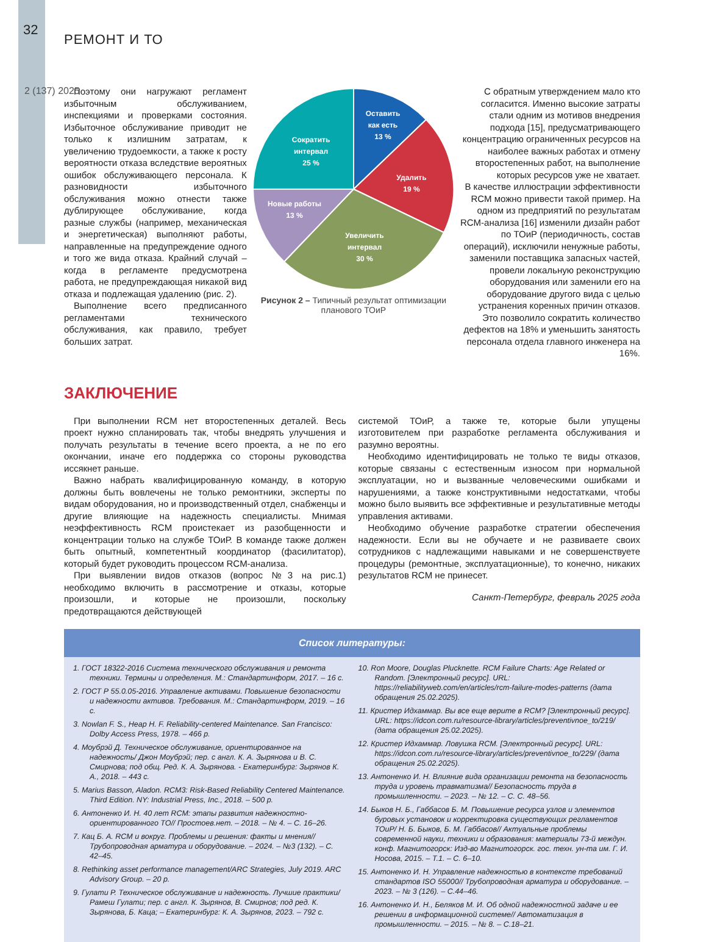32
РЕМОНТ И ТО
2 (137) 2025
Поэтому они нагружают регламент избыточным обслуживанием, инспекциями и проверками состояния. Избыточное обслуживание приводит не только к излишним затратам, к увеличению трудоемкости, а также к росту вероятности отказа вследствие вероятных ошибок обслуживающего персонала. К разновидности избыточного обслуживания можно отнести также дублирующее обслуживание, когда разные службы (например, механическая и энергетическая) выполняют работы, направленные на предупреждение одного и того же вида отказа. Крайний случай – когда в регламенте предусмотрена работа, не предупреждающая никакой вид отказа и подлежащая удалению (рис. 2).
Выполнение всего предписанного регламентами технического обслуживания, как правило, требует больших затрат.
Оставить
как есть
13 %
Удалить
19 %
Увеличить
интервал
30 %
Новые работы
13 %
Сократить
интервал
25 %
Рисунок 2 – Типичный результат оптимизации планового ТОиР
С обратным утверждением мало кто согласится. Именно высокие затраты стали одним из мотивов внедрения подхода [15], предусматривающего концентрацию ограниченных ресурсов на наиболее важных работах и отмену второстепенных работ, на выполнение которых ресурсов уже не хватает.
В качестве иллюстрации эффективности RCM можно привести такой пример. На одном из предприятий по результатам RCM-анализа [16] изменили дизайн работ по ТОиР (периодичность, состав операций), исключили ненужные работы, заменили поставщика запасных частей, провели локальную реконструкцию оборудования или заменили его на оборудование другого вида с целью устранения коренных причин отказов. Это позволило сократить количество дефектов на 18% и уменьшить занятость персонала отдела главного инженера на 16%.
ЗАКЛЮЧЕНИЕ
При выполнении RCM нет второстепенных деталей. Весь проект нужно спланировать так, чтобы внедрять улучшения и получать результаты в течение всего проекта, а не по его окончании, иначе его поддержка со стороны руководства иссякнет раньше.
Важно набрать квалифицированную команду, в которую должны быть вовлечены не только ремонтники, эксперты по видам оборудования, но и производственный отдел, снабженцы и другие влияющие на надежность специалисты. Мнимая неэффективность RCM проистекает из разобщенности и концентрации только на службе ТОиР. В команде также должен быть опытный, компетентный координатор (фасилитатор), который будет руководить процессом RCM-анализа.
При выявлении видов отказов (вопрос №3 на рис.1) необходимо включить в рассмотрение и отказы, которые произошли, и которые не произошли, поскольку предотвращаются действующей
системой ТОиР, а также те, которые были упущены изготовителем при разработке регламента обслуживания и разумно вероятны.
Необходимо идентифицировать не только те виды отказов, которые связаны с естественным износом при нормальной эксплуатации, но и вызванные человеческими ошибками и нарушениями, а также конструктивными недостатками, чтобы можно было выявить все эффективные и результативные методы управления активами.
Необходимо обучение разработке стратегии обеспечения надежности. Если вы не обучаете и не развиваете своих сотрудников с надлежащими навыками и не совершенствуете процедуры (ремонтные, эксплуатационные), то конечно, никаких результатов RCM не принесет.
Санкт-Петербург, февраль 2025 года
Список литературы:
1. ГОСТ 18322-2016 Система технического обслуживания и ремонта техники. Термины и определения. М.: Стандартинформ, 2017. – 16 с.
2. ГОСТ Р 55.0.05-2016. Управление активами. Повышение безопасности и надежности активов. Требования. М.: Стандартинформ, 2019. – 16 с.
3. Nowlan F. S., Heap H. F. Reliability-centered Maintenance. San Francisco: Dolby Access Press, 1978. – 466 p.
4. Моубрэй Д. Техническое обслуживание, ориентированное на надежность/ Джон Моубрэй; пер. с англ. К. А. Зырянова и В. С. Смирнова; под общ. Ред. К. А. Зырянова. - Екатеринбург: Зырянов К. А., 2018. – 443 с.
5. Marius Basson, Aladon. RCM3: Risk-Based Reliability Centered Maintenance. Third Edition. NY: Industrial Press, Inc., 2018. – 500 p.
6. Антоненко И. Н. 40 лет RCM: этапы развития надежностно-ориентированного ТО// Простоев.нет. – 2018. – № 4. – С. 16–26.
7. Кац Б. А. RCM и вокруг. Проблемы и решения: факты и мнения// Трубопроводная арматура и оборудование. – 2024. – №3 (132). – С. 42–45.
8. Rethinking asset performance management/ARC Strategies, July 2019. ARC Advisory Group. – 20 p.
9. Гулати Р. Техническое обслуживание и надежность. Лучшие практики/ Рамеш Гулати; пер. с англ. К. Зырянов, В. Смирнов; под ред. К. Зырянова, Б. Каца; – Екатеринбург: К. А. Зырянов, 2023. – 792 с.
10. Ron Moore, Douglas Plucknette. RCM Failure Charts: Age Related or Random. [Электронный ресурс]. URL: https://reliabilityweb.com/en/articles/rcm-failure-modes-patterns (дата обращения 25.02.2025).
11. Кристер Идхаммар. Вы все еще верите в RCM? [Электронный ресурс]. URL: https://idcon.com.ru/resource-library/articles/preventivnoe_to/219/ (дата обращения 25.02.2025).
12. Кристер Идхаммар. Ловушка RCM. [Электронный ресурс]. URL: https://idcon.com.ru/resource-library/articles/preventivnoe_to/229/ (дата обращения 25.02.2025).
13. Антоненко И. Н. Влияние вида организации ремонта на безопасность труда и уровень травматизма// Безопасность труда в промышленности. – 2023. – № 12. – С. С. 48–56.
14. Быков Н. Б., Габбасов Б. М. Повышение ресурса узлов и элементов буровых установок и корректировка существующих регламентов ТОиР/ Н. Б. Быков, Б. М. Габбасов// Актуальные проблемы современной науки, техники и образования: материалы 73-й междун. конф. Магнитогорск: Изд-во Магнитогорск. гос. техн. ун-та им. Г. И. Носова, 2015. – Т.1. – С. 6–10.
15. Антоненко И. Н. Управление надежностью в контексте требований стандартов ISO 55000// Трубопроводная арматура и оборудование. – 2023. – № 3 (126). – С.44–46.
16. Антоненко И. Н., Беляков М. И. Об одной надежностной задаче и ее решении в информационной системе// Автоматизация в промышленности. – 2015. – № 8. – С.18–21.